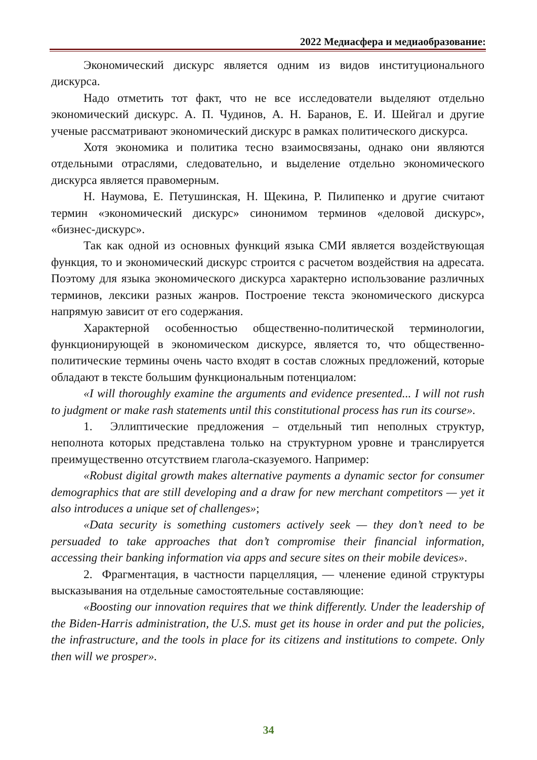2022 Медиасфера и медиаобразование:
Экономический дискурс является одним из видов институционального дискурса.
Надо отметить тот факт, что не все исследователи выделяют отдельно экономический дискурс. А. П. Чудинов, А. Н. Баранов, Е. И. Шейгал и другие ученые рассматривают экономический дискурс в рамках политического дискурса.
Хотя экономика и политика тесно взаимосвязаны, однако они являются отдельными отраслями, следовательно, и выделение отдельно экономического дискурса является правомерным.
Н. Наумова, Е. Петушинская, Н. Щекина, Р. Пилипенко и другие считают термин «экономический дискурс» синонимом терминов «деловой дискурс», «бизнес-дискурс».
Так как одной из основных функций языка СМИ является воздействующая функция, то и экономический дискурс строится с расчетом воздействия на адресата. Поэтому для языка экономического дискурса характерно использование различных терминов, лексики разных жанров. Построение текста экономического дискурса напрямую зависит от его содержания.
Характерной особенностью общественно-политической терминологии, функционирующей в экономическом дискурсе, является то, что общественно-политические термины очень часто входят в состав сложных предложений, которые обладают в тексте большим функциональным потенциалом:
«I will thoroughly examine the arguments and evidence presented... I will not rush to judgment or make rash statements until this constitutional process has run its course».
1. Эллиптические предложения – отдельный тип неполных структур, неполнота которых представлена только на структурном уровне и транслируется преимущественно отсутствием глагола-сказуемого. Например:
«Robust digital growth makes alternative payments a dynamic sector for consumer demographics that are still developing and a draw for new merchant competitors — yet it also introduces a unique set of challenges»;
«Data security is something customers actively seek — they don’t need to be persuaded to take approaches that don’t compromise their financial information, accessing their banking information via apps and secure sites on their mobile devices».
2. Фрагментация, в частности парцелляция, — членение единой структуры высказывания на отдельные самостоятельные составляющие:
«Boosting our innovation requires that we think differently. Under the leadership of the Biden-Harris administration, the U.S. must get its house in order and put the policies, the infrastructure, and the tools in place for its citizens and institutions to compete. Only then will we prosper».
34